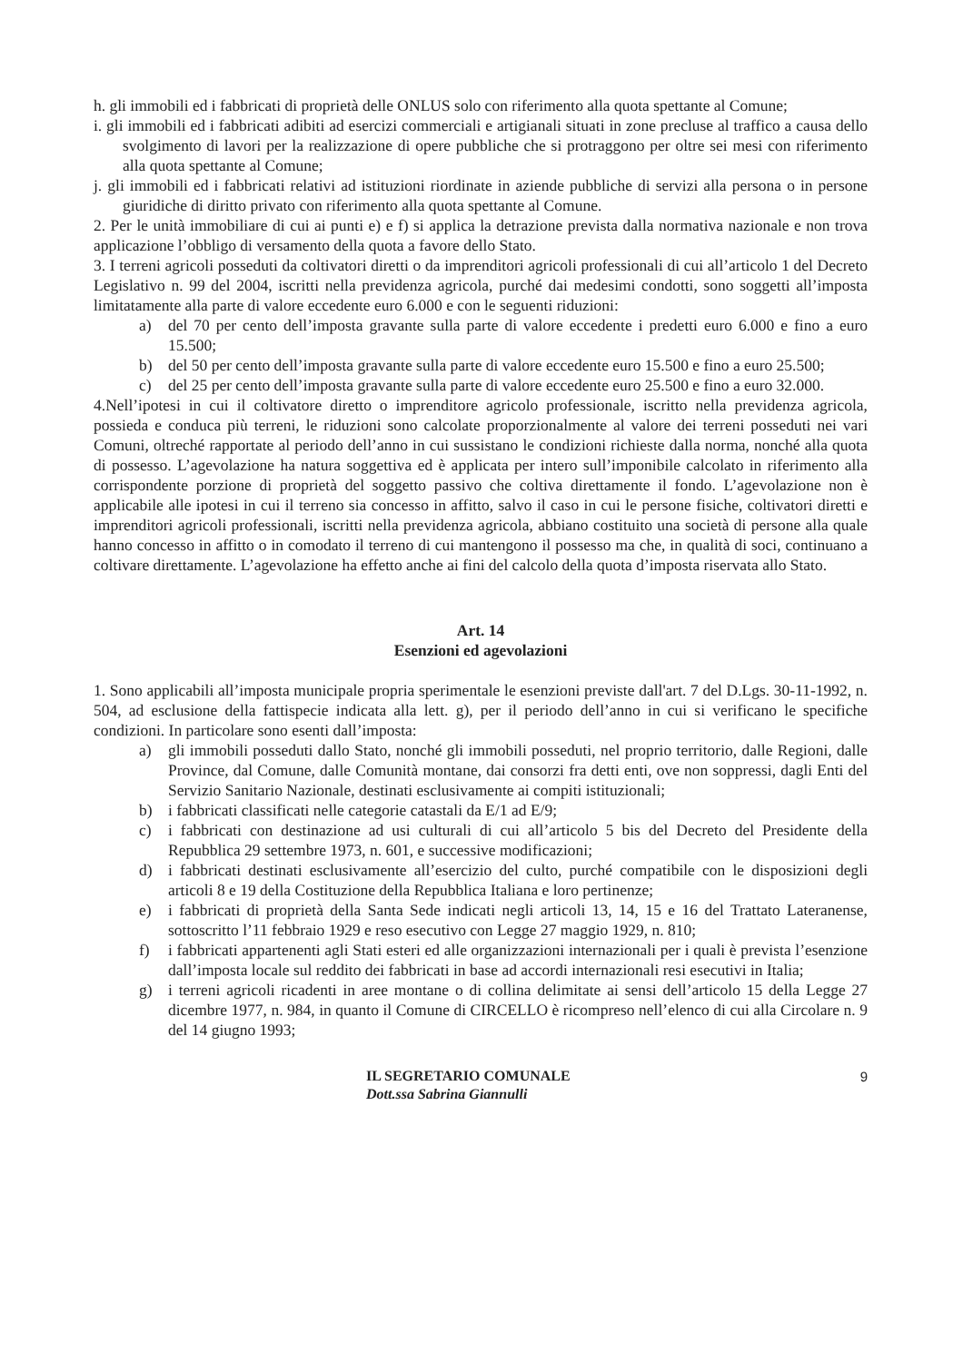h. gli immobili ed i fabbricati di proprietà delle ONLUS solo con riferimento alla quota spettante al Comune;
i. gli immobili ed i fabbricati adibiti ad esercizi commerciali e artigianali situati in zone precluse al traffico a causa dello svolgimento di lavori per la realizzazione di opere pubbliche che si protraggono per oltre sei mesi con riferimento alla quota spettante al Comune;
j. gli immobili ed i fabbricati relativi ad istituzioni riordinate in aziende pubbliche di servizi alla persona o in persone giuridiche di diritto privato con riferimento alla quota spettante al Comune.
2. Per le unità immobiliare di cui ai punti e) e f) si applica la detrazione prevista dalla normativa nazionale e non trova applicazione l’obbligo di versamento della quota a favore dello Stato.
3. I terreni agricoli posseduti da coltivatori diretti o da imprenditori agricoli professionali di cui all’articolo 1 del Decreto Legislativo n. 99 del 2004, iscritti nella previdenza agricola, purché dai medesimi condotti, sono soggetti all’imposta limitatamente alla parte di valore eccedente euro 6.000 e con le seguenti riduzioni:
a) del 70 per cento dell’imposta gravante sulla parte di valore eccedente i predetti euro 6.000 e fino a euro 15.500;
b) del 50 per cento dell’imposta gravante sulla parte di valore eccedente euro 15.500 e fino a euro 25.500;
c) del 25 per cento dell’imposta gravante sulla parte di valore eccedente euro 25.500 e fino a euro 32.000.
4.Nell’ipotesi in cui il coltivatore diretto o imprenditore agricolo professionale, iscritto nella previdenza agricola, possieda e conduca più terreni, le riduzioni sono calcolate proporzionalmente al valore dei terreni posseduti nei vari Comuni, oltreché rapportate al periodo dell’anno in cui sussistano le condizioni richieste dalla norma, nonché alla quota di possesso. L’agevolazione ha natura soggettiva ed è applicata per intero sull’imponibile calcolato in riferimento alla corrispondente porzione di proprietà del soggetto passivo che coltiva direttamente il fondo. L’agevolazione non è applicabile alle ipotesi in cui il terreno sia concesso in affitto, salvo il caso in cui le persone fisiche, coltivatori diretti e imprenditori agricoli professionali, iscritti nella previdenza agricola, abbiano costituito una società di persone alla quale hanno concesso in affitto o in comodato il terreno di cui mantengono il possesso ma che, in qualità di soci, continuano a coltivare direttamente. L’agevolazione ha effetto anche ai fini del calcolo della quota d’imposta riservata allo Stato.
Art. 14
Esenzioni ed agevolazioni
1. Sono applicabili all’imposta municipale propria sperimentale le esenzioni previste dall'art. 7 del D.Lgs. 30-11-1992, n. 504, ad esclusione della fattispecie indicata alla lett. g), per il periodo dell’anno in cui si verificano le specifiche condizioni. In particolare sono esenti dall’imposta:
a) gli immobili posseduti dallo Stato, nonché gli immobili posseduti, nel proprio territorio, dalle Regioni, dalle Province, dal Comune, dalle Comunità montane, dai consorzi fra detti enti, ove non soppressi, dagli Enti del Servizio Sanitario Nazionale, destinati esclusivamente ai compiti istituzionali;
b) i fabbricati classificati nelle categorie catastali da E/1 ad E/9;
c) i fabbricati con destinazione ad usi culturali di cui all’articolo 5 bis del Decreto del Presidente della Repubblica 29 settembre 1973, n. 601, e successive modificazioni;
d) i fabbricati destinati esclusivamente all’esercizio del culto, purché compatibile con le disposizioni degli articoli 8 e 19 della Costituzione della Repubblica Italiana e loro pertinenze;
e) i fabbricati di proprietà della Santa Sede indicati negli articoli 13, 14, 15 e 16 del Trattato Lateranense, sottoscritto l’11 febbraio 1929 e reso esecutivo con Legge 27 maggio 1929, n. 810;
f) i fabbricati appartenenti agli Stati esteri ed alle organizzazioni internazionali per i quali è prevista l’esenzione dall’imposta locale sul reddito dei fabbricati in base ad accordi internazionali resi esecutivi in Italia;
g) i terreni agricoli ricadenti in aree montane o di collina delimitate ai sensi dell’articolo 15 della Legge 27 dicembre 1977, n. 984, in quanto il Comune di CIRCELLO è ricompreso nell’elenco di cui alla Circolare n. 9 del 14 giugno 1993;
IL SEGRETARIO COMUNALE
Dott.ssa Sabrina Giannulli
9